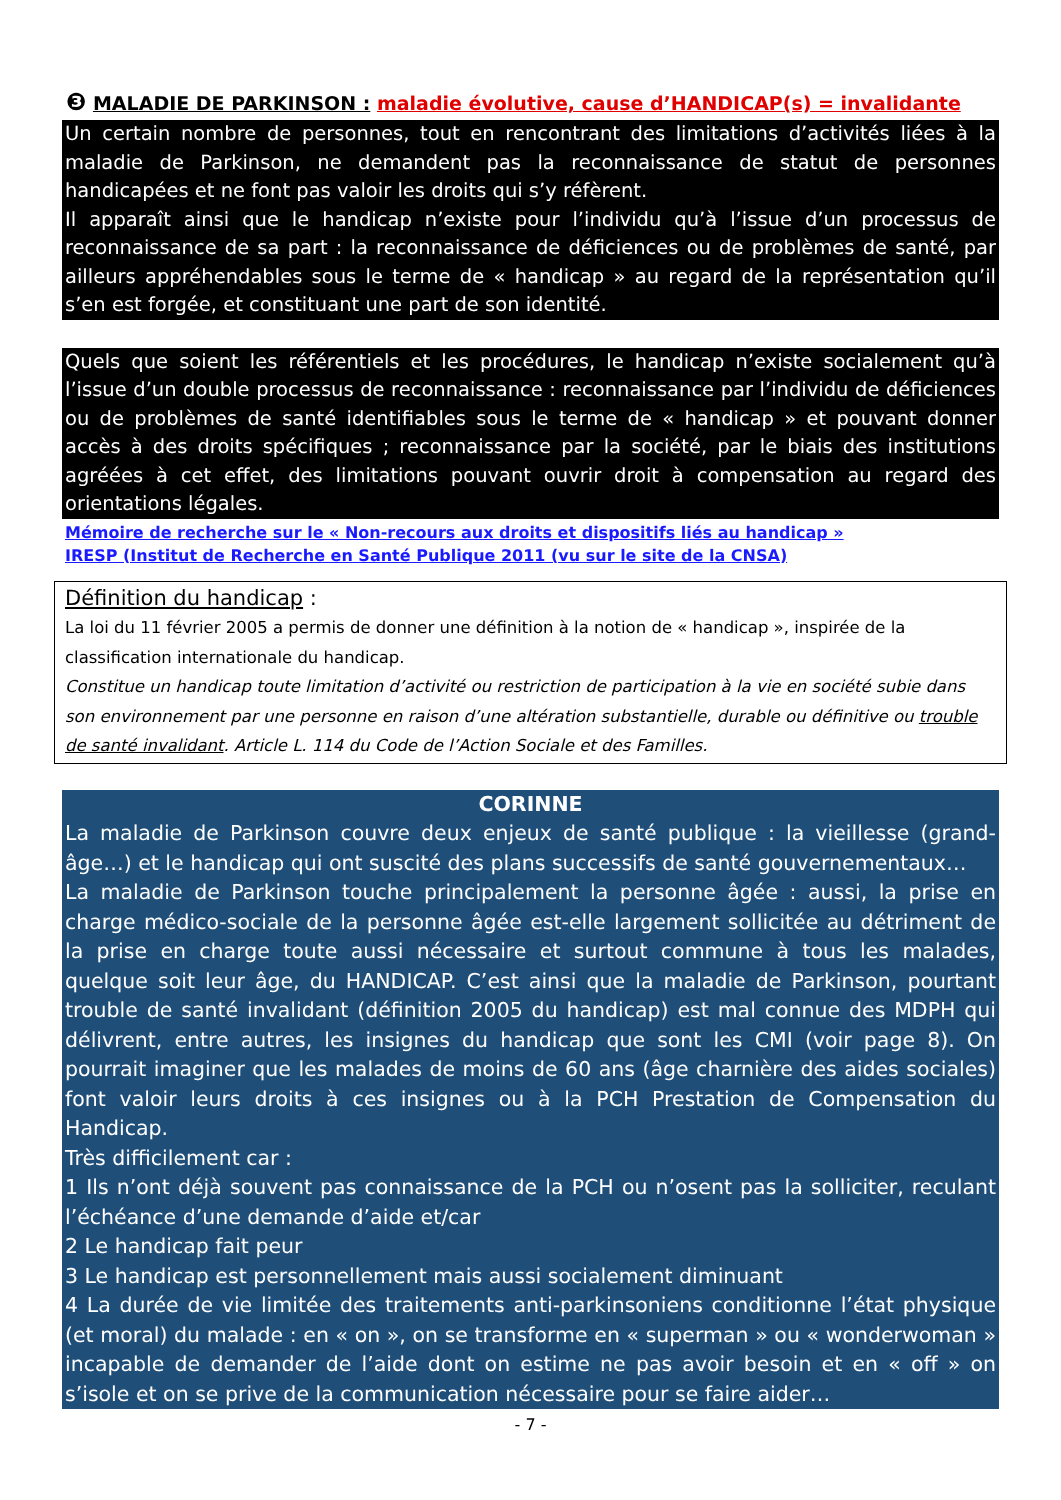❸ MALADIE DE PARKINSON : maladie évolutive, cause d’HANDICAP(s) = invalidante
Un certain nombre de personnes, tout en rencontrant des limitations d’activités liées à la maladie de Parkinson, ne demandent pas la reconnaissance de statut de personnes handicapées et ne font pas valoir les droits qui s’y réfèrent.
Il apparaît ainsi que le handicap n’existe pour l’individu qu’à l’issue d’un processus de reconnaissance de sa part : la reconnaissance de déficiences ou de problèmes de santé, par ailleurs appréhendables sous le terme de « handicap » au regard de la représentation qu’il s’en est forgée, et constituant une part de son identité.
Quels que soient les référentiels et les procédures, le handicap n’existe socialement qu’à l’issue d’un double processus de reconnaissance : reconnaissance par l’individu de déficiences ou de problèmes de santé identifiables sous le terme de « handicap » et pouvant donner accès à des droits spécifiques ; reconnaissance par la société, par le biais des institutions agréées à cet effet, des limitations pouvant ouvrir droit à compensation au regard des orientations légales.
Mémoire de recherche sur le « Non-recours aux droits et dispositifs liés au handicap »
IRESP (Institut de Recherche en Santé Publique 2011 (vu sur le site de la CNSA)
Définition du handicap :
La loi du 11 février 2005 a permis de donner une définition à la notion de « handicap », inspirée de la classification internationale du handicap.
Constitue un handicap toute limitation d’activité ou restriction de participation à la vie en société subie dans son environnement par une personne en raison d’une altération substantielle, durable ou définitive ou trouble de santé invalidant. Article L. 114 du Code de l’Action Sociale et des Familles.
CORINNE
La maladie de Parkinson couvre deux enjeux de santé publique : la vieillesse (grand-âge…) et le handicap qui ont suscité des plans successifs de santé gouvernementaux…
La maladie de Parkinson touche principalement la personne âgée : aussi, la prise en charge médico-sociale de la personne âgée est-elle largement sollicitée au détriment de la prise en charge toute aussi nécessaire et surtout commune à tous les malades, quelque soit leur âge, du HANDICAP. C’est ainsi que la maladie de Parkinson, pourtant trouble de santé invalidant (définition 2005 du handicap) est mal connue des MDPH qui délivrent, entre autres, les insignes du handicap que sont les CMI (voir page 8). On pourrait imaginer que les malades de moins de 60 ans (âge charnière des aides sociales) font valoir leurs droits à ces insignes ou à la PCH Prestation de Compensation du Handicap.
Très difficilement car :
1 Ils n’ont déjà souvent pas connaissance de la PCH ou n’osent pas la solliciter, reculant l’échéance d’une demande d’aide et/car
2 Le handicap fait peur
3 Le handicap est personnellement mais aussi socialement diminuant
4 La durée de vie limitée des traitements anti-parkinsoniens conditionne l’état physique (et moral) du malade : en « on », on se transforme en « superman » ou « wonderwoman » incapable de demander de l’aide dont on estime ne pas avoir besoin et en « off » on s’isole et on se prive de la communication nécessaire pour se faire aider…
- 7 -